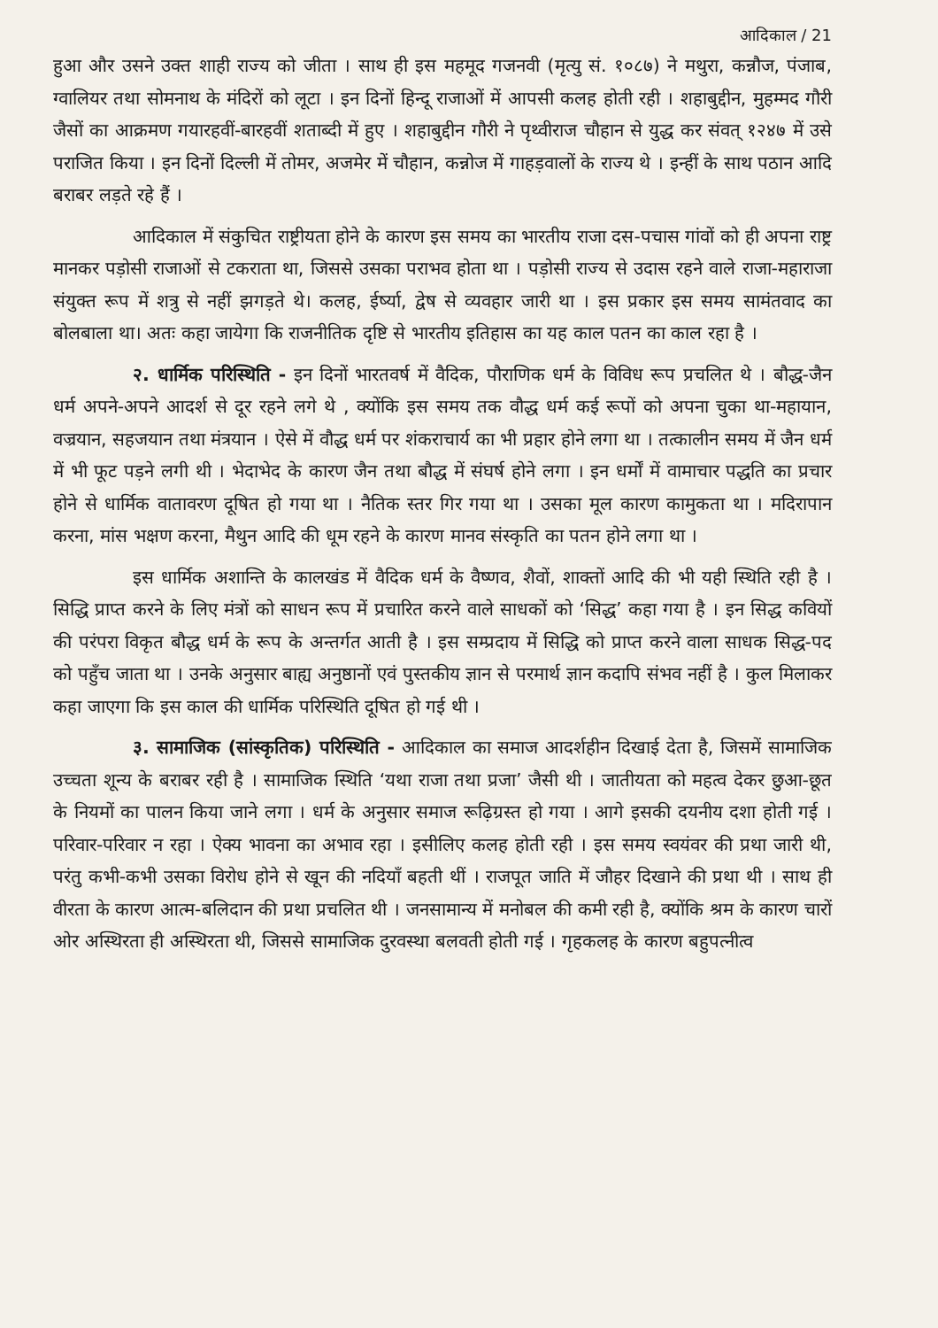आदिकाल / 21
हुआ और उसने उक्त शाही राज्य को जीता । साथ ही इस महमूद गजनवी (मृत्यु सं. १०८७) ने मथुरा, कन्नौज, पंजाब, ग्वालियर तथा सोमनाथ के मंदिरों को लूटा । इन दिनों हिन्दू राजाओं में आपसी कलह होती रही । शहाबुद्दीन, मुहम्मद गौरी जैसों का आक्रमण गयारहवीं-बारहवीं शताब्दी में हुए । शहाबुद्दीन गौरी ने पृथ्वीराज चौहान से युद्ध कर संवत् १२४७ में उसे पराजित किया । इन दिनों दिल्ली में तोमर, अजमेर में चौहान, कन्नोज में गाहड़वालों के राज्य थे । इन्हीं के साथ पठान आदि बराबर लड़ते रहे हैं ।
आदिकाल में संकुचित राष्ट्रीयता होने के कारण इस समय का भारतीय राजा दस-पचास गांवों को ही अपना राष्ट्र मानकर पड़ोसी राजाओं से टकराता था, जिससे उसका पराभव होता था । पड़ोसी राज्य से उदास रहने वाले राजा-महाराजा संयुक्त रूप में शत्रु से नहीं झगड़ते थे। कलह, ईर्ष्या, द्वेष से व्यवहार जारी था । इस प्रकार इस समय सामंतवाद का बोलबाला था। अतः कहा जायेगा कि राजनीतिक दृष्टि से भारतीय इतिहास का यह काल पतन का काल रहा है ।
२. धार्मिक परिस्थिति - इन दिनों भारतवर्ष में वैदिक, पौराणिक धर्म के विविध रूप प्रचलित थे । बौद्ध-जैन धर्म अपने-अपने आदर्श से दूर रहने लगे थे , क्योंकि इस समय तक वौद्ध धर्म कई रूपों को अपना चुका था-महायान, वज्रयान, सहजयान तथा मंत्रयान । ऐसे में वौद्ध धर्म पर शंकराचार्य का भी प्रहार होने लगा था । तत्कालीन समय में जैन धर्म में भी फूट पड़ने लगी थी । भेदाभेद के कारण जैन तथा बौद्ध में संघर्ष होने लगा । इन धर्मों में वामाचार पद्धति का प्रचार होने से धार्मिक वातावरण दूषित हो गया था । नैतिक स्तर गिर गया था । उसका मूल कारण कामुकता था । मदिरापान करना, मांस भक्षण करना, मैथुन आदि की धूम रहने के कारण मानव संस्कृति का पतन होने लगा था ।
इस धार्मिक अशान्ति के कालखंड में वैदिक धर्म के वैष्णव, शैवों, शाक्तों आदि की भी यही स्थिति रही है । सिद्धि प्राप्त करने के लिए मंत्रों को साधन रूप में प्रचारित करने वाले साधकों को ‘सिद्ध’ कहा गया है । इन सिद्ध कवियों की परंपरा विकृत बौद्ध धर्म के रूप के अन्तर्गत आती है । इस सम्प्रदाय में सिद्धि को प्राप्त करने वाला साधक सिद्ध-पद को पहुँच जाता था । उनके अनुसार बाह्य अनुष्ठानों एवं पुस्तकीय ज्ञान से परमार्थ ज्ञान कदापि संभव नहीं है । कुल मिलाकर कहा जाएगा कि इस काल की धार्मिक परिस्थिति दूषित हो गई थी ।
३. सामाजिक (सांस्कृतिक) परिस्थिति - आदिकाल का समाज आदर्शहीन दिखाई देता है, जिसमें सामाजिक उच्चता शून्य के बराबर रही है । सामाजिक स्थिति ‘यथा राजा तथा प्रजा’ जैसी थी । जातीयता को महत्व देकर छुआ-छूत के नियमों का पालन किया जाने लगा । धर्म के अनुसार समाज रूढ़िग्रस्त हो गया । आगे इसकी दयनीय दशा होती गई । परिवार-परिवार न रहा । ऐक्य भावना का अभाव रहा । इसीलिए कलह होती रही । इस समय स्वयंवर की प्रथा जारी थी, परंतु कभी-कभी उसका विरोध होने से खून की नदियाँ बहती थीं । राजपूत जाति में जौहर दिखाने की प्रथा थी । साथ ही वीरता के कारण आत्म-बलिदान की प्रथा प्रचलित थी । जनसामान्य में मनोबल की कमी रही है, क्योंकि श्रम के कारण चारों ओर अस्थिरता ही अस्थिरता थी, जिससे सामाजिक दुरवस्था बलवती होती गई । गृहकलह के कारण बहुपत्नीत्व